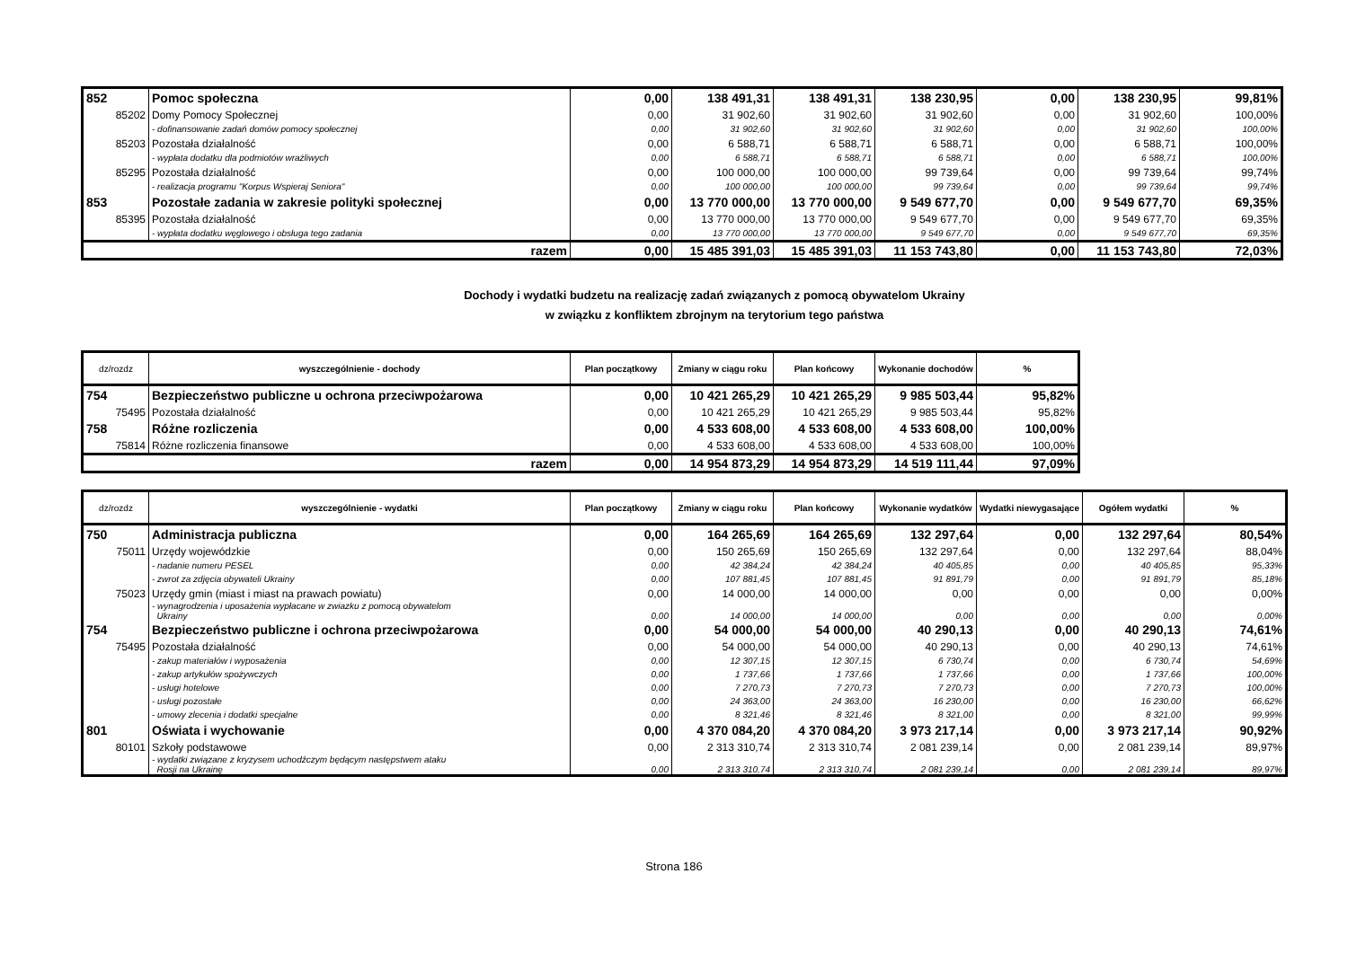| 852 | Pomoc społeczna | 0,00 | 138 491,31 | 138 491,31 | 138 230,95 | 0,00 | 138 230,95 | 99,81% |
| 85202 | Domy Pomocy Społecznej | 0,00 | 31 902,60 | 31 902,60 | 31 902,60 | 0,00 | 31 902,60 | 100,00% |
| | - dofinansowanie zadań domów pomocy społecznej | 0,00 | 31 902,60 | 31 902,60 | 31 902,60 | 0,00 | 31 902,60 | 100,00% |
| 85203 | Pozostała działalność | 0,00 | 6 588,71 | 6 588,71 | 6 588,71 | 0,00 | 6 588,71 | 100,00% |
| | - wypłata dodatku dla podmiotów wrażliwych | 0,00 | 6 588,71 | 6 588,71 | 6 588,71 | 0,00 | 6 588,71 | 100,00% |
| 85295 | Pozostała działalność | 0,00 | 100 000,00 | 100 000,00 | 99 739,64 | 0,00 | 99 739,64 | 99,74% |
| | - realizacja programu "Korpus Wspieraj Seniora" | 0,00 | 100 000,00 | 100 000,00 | 99 739,64 | 0,00 | 99 739,64 | 99,74% |
| 853 | Pozostałe zadania w zakresie polityki społecznej | 0,00 | 13 770 000,00 | 13 770 000,00 | 9 549 677,70 | 0,00 | 9 549 677,70 | 69,35% |
| 85395 | Pozostała działalność | 0,00 | 13 770 000,00 | 13 770 000,00 | 9 549 677,70 | 0,00 | 9 549 677,70 | 69,35% |
| | - wypłata dodatku węglowego i obsługa tego zadania | 0,00 | 13 770 000,00 | 13 770 000,00 | 9 549 677,70 | 0,00 | 9 549 677,70 | 69,35% |
| razem | | 0,00 | 15 485 391,03 | 15 485 391,03 | 11 153 743,80 | 0,00 | 11 153 743,80 | 72,03% |
Dochody i wydatki budzetu na realizację zadań związanych z pomocą obywatelom Ukrainy
w związku z konfliktem zbrojnym na terytorium tego państwa
| dz/rozdz | wyszczególnienie - dochody | Plan początkowy | Zmiany w ciągu roku | Plan końcowy | Wykonanie dochodów | % |
| --- | --- | --- | --- | --- | --- | --- |
| 754 | Bezpieczeństwo publiczne u ochrona przeciwpożarowa | 0,00 | 10 421 265,29 | 10 421 265,29 | 9 985 503,44 | 95,82% |
| 75495 | Pozostała działalność | 0,00 | 10 421 265,29 | 10 421 265,29 | 9 985 503,44 | 95,82% |
| 758 | Różne rozliczenia | 0,00 | 4 533 608,00 | 4 533 608,00 | 4 533 608,00 | 100,00% |
| 75814 | Różne rozliczenia finansowe | 0,00 | 4 533 608,00 | 4 533 608,00 | 4 533 608,00 | 100,00% |
| razem | | 0,00 | 14 954 873,29 | 14 954 873,29 | 14 519 111,44 | 97,09% |
| dz/rozdz | wyszczególnienie - wydatki | Plan początkowy | Zmiany w ciągu roku | Plan końcowy | Wykonanie wydatków | Wydatki niewygasające | Ogółem wydatki | % |
| --- | --- | --- | --- | --- | --- | --- | --- | --- |
| 750 | Administracja publiczna | 0,00 | 164 265,69 | 164 265,69 | 132 297,64 | 0,00 | 132 297,64 | 80,54% |
| 75011 | Urzędy wojewódzkie | 0,00 | 150 265,69 | 150 265,69 | 132 297,64 | 0,00 | 132 297,64 | 88,04% |
| | - nadanie numeru PESEL | 0,00 | 42 384,24 | 42 384,24 | 40 405,85 | 0,00 | 40 405,85 | 95,33% |
| | - zwrot za zdjęcia obywateli Ukrainy | 0,00 | 107 881,45 | 107 881,45 | 91 891,79 | 0,00 | 91 891,79 | 85,18% |
| 75023 | Urzędy gmin (miast i miast na prawach powiatu) | 0,00 | 14 000,00 | 14 000,00 | 0,00 | 0,00 | 0,00 | 0,00% |
| | - wynagrodzenia i uposażenia wypłacane w zwiazku z pomocą obywatelom Ukrainy | 0,00 | 14 000,00 | 14 000,00 | 0,00 | 0,00 | 0,00 | 0,00% |
| 754 | Bezpieczeństwo publiczne i ochrona przeciwpożarowa | 0,00 | 54 000,00 | 54 000,00 | 40 290,13 | 0,00 | 40 290,13 | 74,61% |
| 75495 | Pozostała działalność | 0,00 | 54 000,00 | 54 000,00 | 40 290,13 | 0,00 | 40 290,13 | 74,61% |
| | - zakup materiałów i wyposażenia | 0,00 | 12 307,15 | 12 307,15 | 6 730,74 | 0,00 | 6 730,74 | 54,69% |
| | - zakup artykułów spożywczych | 0,00 | 1 737,66 | 1 737,66 | 1 737,66 | 0,00 | 1 737,66 | 100,00% |
| | - usługi hotelowe | 0,00 | 7 270,73 | 7 270,73 | 7 270,73 | 0,00 | 7 270,73 | 100,00% |
| | - usługi pozostałe | 0,00 | 24 363,00 | 24 363,00 | 16 230,00 | 0,00 | 16 230,00 | 66,62% |
| | - umowy zlecenia i dodatki specjalne | 0,00 | 8 321,46 | 8 321,46 | 8 321,00 | 0,00 | 8 321,00 | 99,99% |
| 801 | Oświata i wychowanie | 0,00 | 4 370 084,20 | 4 370 084,20 | 3 973 217,14 | 0,00 | 3 973 217,14 | 90,92% |
| 80101 | Szkoły podstawowe | 0,00 | 2 313 310,74 | 2 313 310,74 | 2 081 239,14 | 0,00 | 2 081 239,14 | 89,97% |
| | - wydatki związane z kryzysem uchodźczym będącym następstwem ataku Rosji na Ukrainę | 0,00 | 2 313 310,74 | 2 313 310,74 | 2 081 239,14 | 0,00 | 2 081 239,14 | 89,97% |
Strona 186